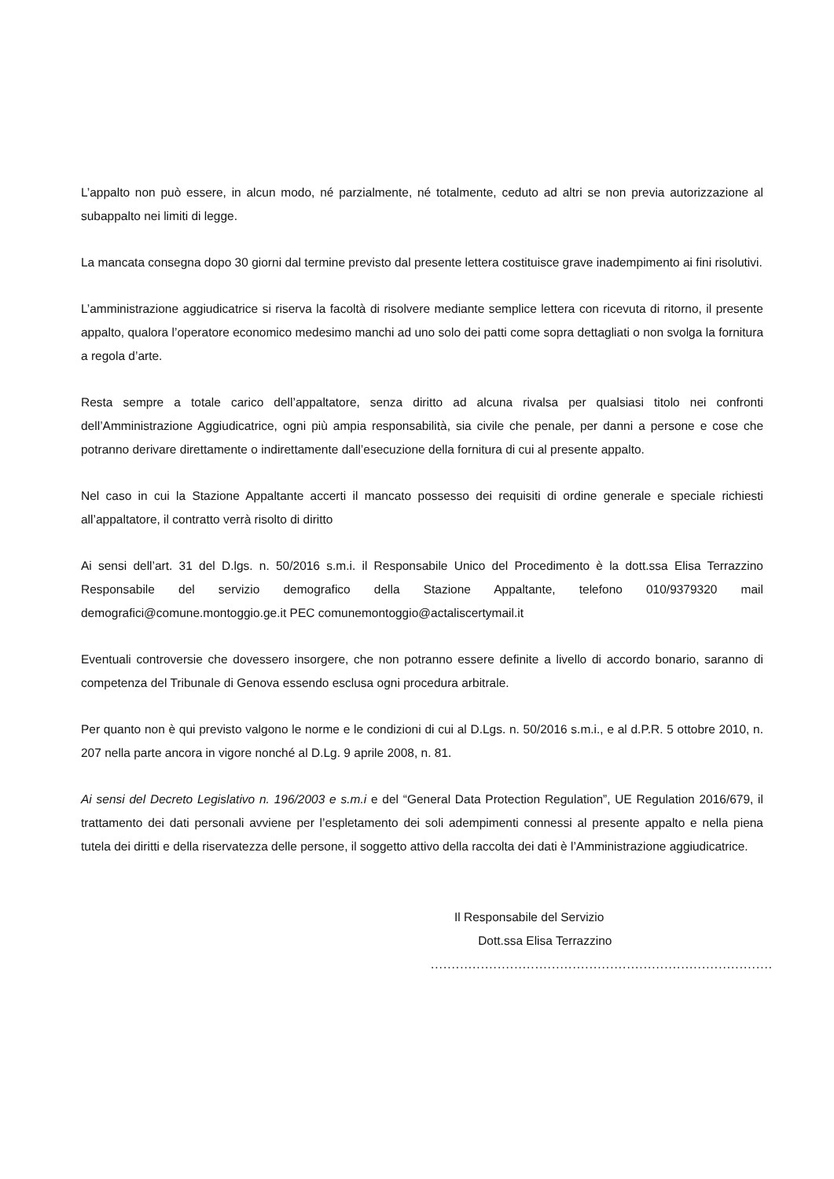L’appalto non può essere, in alcun modo, né parzialmente, né totalmente, ceduto ad altri se non previa autorizzazione al subappalto nei limiti di legge.
La mancata consegna dopo 30 giorni dal termine previsto dal presente lettera costituisce grave inadempimento ai fini risolutivi.
L’amministrazione aggiudicatrice si riserva la facoltà di risolvere mediante semplice lettera con ricevuta di ritorno, il presente appalto, qualora l’operatore economico medesimo manchi ad uno solo dei patti come sopra dettagliati o non svolga la fornitura a regola d’arte.
Resta sempre a totale carico dell’appaltatore, senza diritto ad alcuna rivalsa per qualsiasi titolo nei confronti dell’Amministrazione Aggiudicatrice, ogni più ampia responsabilità, sia civile che penale, per danni a persone e cose che potranno derivare direttamente o indirettamente dall’esecuzione della fornitura di cui al presente appalto.
Nel caso in cui la Stazione Appaltante accerti il mancato possesso dei requisiti di ordine generale e speciale richiesti all’appaltatore, il contratto verrà risolto di diritto
Ai sensi dell’art. 31 del D.lgs. n. 50/2016 s.m.i. il Responsabile Unico del Procedimento è la dott.ssa Elisa Terrazzino Responsabile del servizio demografico della Stazione Appaltante, telefono 010/9379320 mail demografici@comune.montoggio.ge.it PEC comunemontoggio@actaliscertymail.it
Eventuali controversie che dovessero insorgere, che non potranno essere definite a livello di accordo bonario, saranno di competenza del Tribunale di Genova essendo esclusa ogni procedura arbitrale.
Per quanto non è qui previsto valgono le norme e le condizioni di cui al D.Lgs. n. 50/2016 s.m.i., e al d.P.R. 5 ottobre 2010, n. 207 nella parte ancora in vigore nonché al D.Lg. 9 aprile 2008, n. 81.
Ai sensi del Decreto Legislativo n. 196/2003 e s.m.i e del “General Data Protection Regulation”, UE Regulation 2016/679, il trattamento dei dati personali avviene per l’espletamento dei soli adempimenti connessi al presente appalto e nella piena tutela dei diritti e della riservatezza delle persone, il soggetto attivo della raccolta dei dati è l’Amministrazione aggiudicatrice.
Il Responsabile del Servizio
Dott.ssa Elisa Terrazzino
..................................................................................